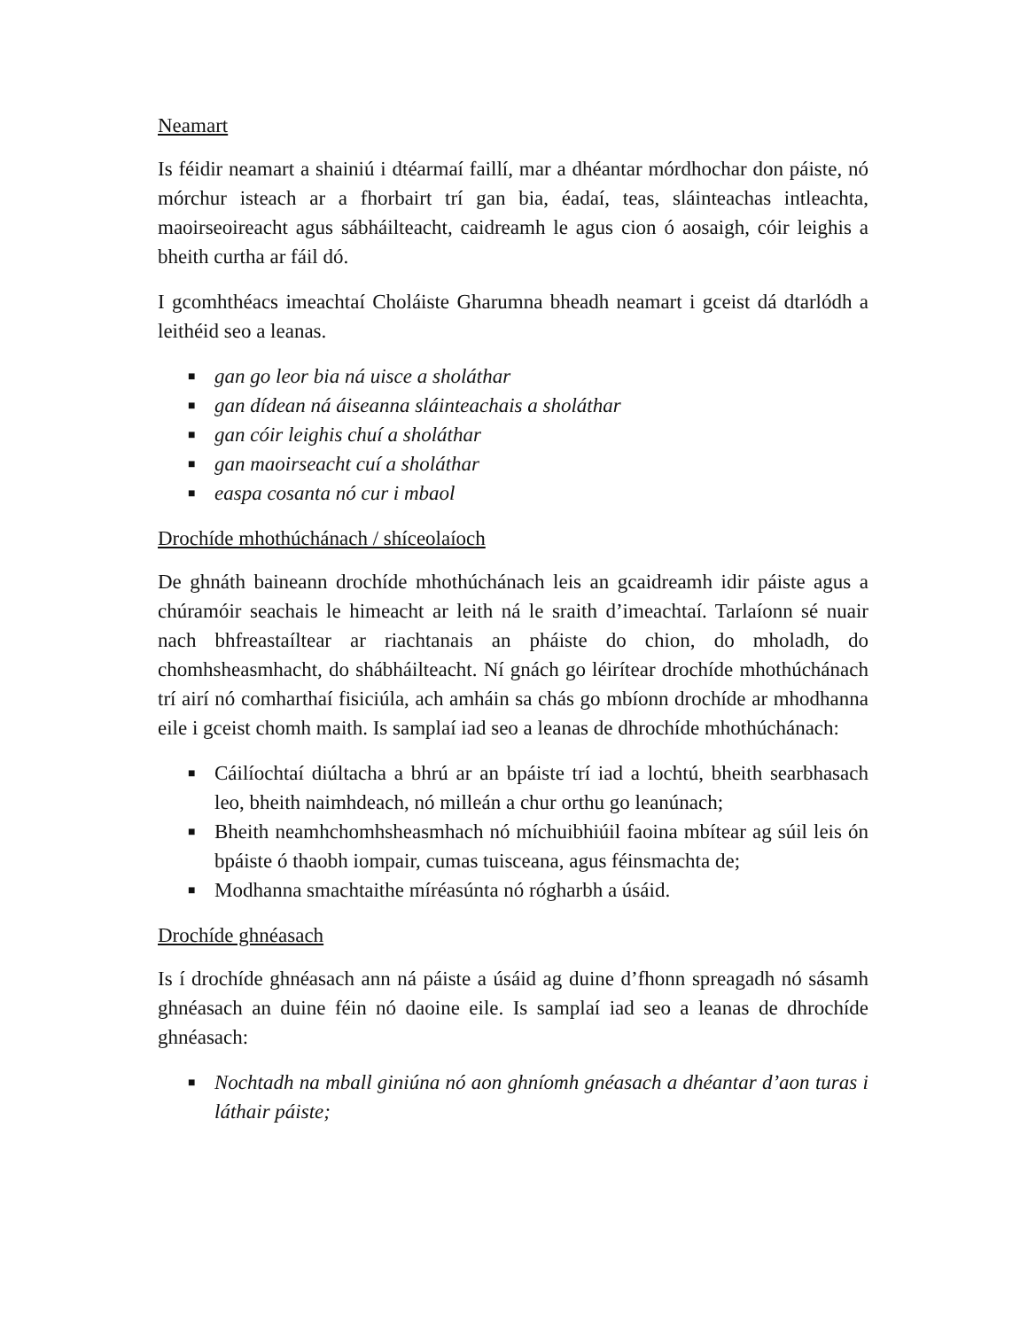Neamart
Is féidir neamart a shainiú i dtéarmaí faillí, mar a dhéantar mórdhochar don páiste, nó mórchur isteach ar a fhorbairt trí gan bia, éadaí, teas, sláinteachas intleachta, maoirseoireacht agus sábháilteacht, caidreamh le agus cion ó aosaigh, cóir leighis a bheith curtha ar fáil dó.
I gcomhthéacs imeachtaí Choláiste Gharumna bheadh neamart i gceist dá dtarlódh a leithéid seo a leanas.
■ gan go leor bia ná uisce a sholáthar
■ gan dídean ná áiseanna sláinteachais a sholáthar
■ gan cóir leighis chuí a sholáthar
■ gan maoirseacht cuí a sholáthar
■ easpa cosanta nó cur i mbaol
Drochíde mhothúchánach / shíceolaíoch
De ghnáth baineann drochíde mhothúchánach leis an gcaidreamh idir páiste agus a chúramóir seachais le himeacht ar leith ná le sraith d’imeachtaí. Tarlaíonn sé nuair nach bhfreastaíltear ar riachtanais an pháiste do chion, do mholadh, do chomhsheasmhacht, do shábháilteacht. Ní gnách go léirítear drochíde mhothúchánach trí airí nó comharthaí fisiciúla, ach amháin sa chás go mbíonn drochíde ar mhodhanna eile i gceist chomh maith. Is samplaí iad seo a leanas de dhrochíde mhothúchánach:
■ Cáilíochtaí diúltacha a bhrú ar an bpáiste trí iad a lochtú, bheith searbhasach leo, bheith naimhdeach, nó milleán a chur orthu go leanúnach;
■ Bheith neamhchomhsheasmhach nó míchuibhiúil faoina mbítear ag súil leis ón bpáiste ó thaobh iompair, cumas tuisceana, agus féinsmachta de;
■ Modhanna smachtaithe míréasúnta nó rógharbh a úsáid.
Drochíde ghnéasach
Is í drochíde ghnéasach ann ná páiste a úsáid ag duine d’fhonn spreagadh nó sásamh ghnéasach an duine féin nó daoine eile. Is samplaí iad seo a leanas de dhrochíde ghnéasach:
■ Nochtadh na mball giniúna nó aon ghníomh gnéasach a dhéantar d’aon turas i láthair páiste;